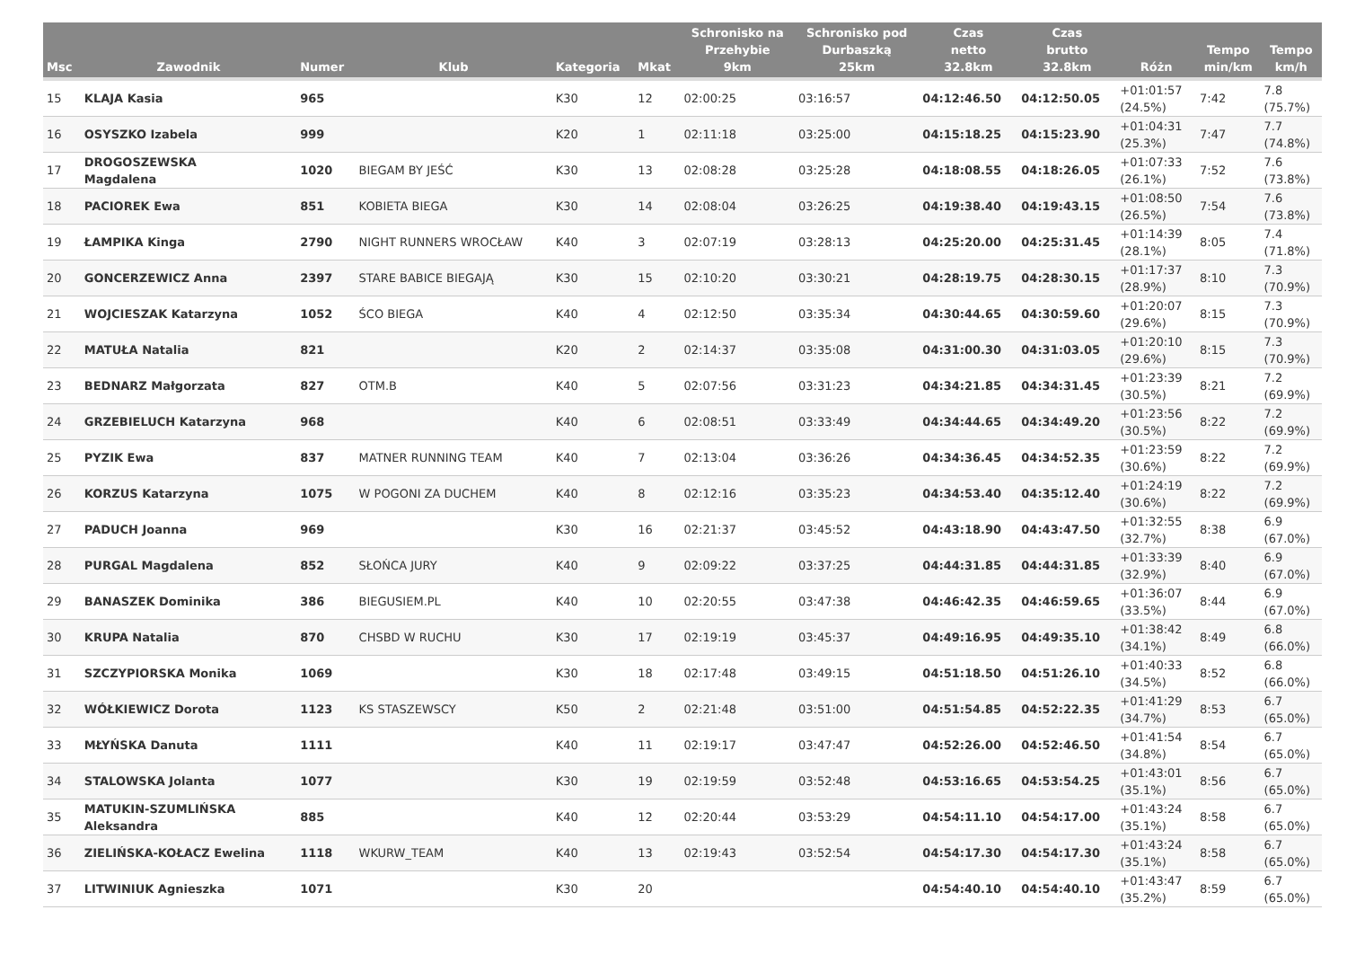| Msc | Zawodnik | Numer | Klub | Kategoria | Mkat | Schronisko na Przehybie 9km | Schronisko pod Durbaszką 25km | Czas netto 32.8km | Czas brutto 32.8km | Różn | Tempo min/km | Tempo km/h |
| --- | --- | --- | --- | --- | --- | --- | --- | --- | --- | --- | --- | --- |
| 15 | KLAJA Kasia | 965 | | K30 | 12 | 02:00:25 | 03:16:57 | 04:12:46.50 | 04:12:50.05 | +01:01:57 (24.5%) | 7:42 | 7.8 (75.7%) |
| 16 | OSYSZKO Izabela | 999 | | K20 | 1 | 02:11:18 | 03:25:00 | 04:15:18.25 | 04:15:23.90 | +01:04:31 (25.3%) | 7:47 | 7.7 (74.8%) |
| 17 | DROGOSZEWSKA Magdalena | 1020 | BIEGAM BY JEŚĆ | K30 | 13 | 02:08:28 | 03:25:28 | 04:18:08.55 | 04:18:26.05 | +01:07:33 (26.1%) | 7:52 | 7.6 (73.8%) |
| 18 | PACIOREK Ewa | 851 | KOBIETA BIEGA | K30 | 14 | 02:08:04 | 03:26:25 | 04:19:38.40 | 04:19:43.15 | +01:08:50 (26.5%) | 7:54 | 7.6 (73.8%) |
| 19 | ŁAMPIKA Kinga | 2790 | NIGHT RUNNERS WROCŁAW | K40 | 3 | 02:07:19 | 03:28:13 | 04:25:20.00 | 04:25:31.45 | +01:14:39 (28.1%) | 8:05 | 7.4 (71.8%) |
| 20 | GONCERZEWICZ Anna | 2397 | STARE BABICE BIEGAJĄ | K30 | 15 | 02:10:20 | 03:30:21 | 04:28:19.75 | 04:28:30.15 | +01:17:37 (28.9%) | 8:10 | 7.3 (70.9%) |
| 21 | WOJCIESZAK Katarzyna | 1052 | ŚCO BIEGA | K40 | 4 | 02:12:50 | 03:35:34 | 04:30:44.65 | 04:30:59.60 | +01:20:07 (29.6%) | 8:15 | 7.3 (70.9%) |
| 22 | MATUŁA Natalia | 821 | | K20 | 2 | 02:14:37 | 03:35:08 | 04:31:00.30 | 04:31:03.05 | +01:20:10 (29.6%) | 8:15 | 7.3 (70.9%) |
| 23 | BEDNARZ Małgorzata | 827 | OTM.B | K40 | 5 | 02:07:56 | 03:31:23 | 04:34:21.85 | 04:34:31.45 | +01:23:39 (30.5%) | 8:21 | 7.2 (69.9%) |
| 24 | GRZEBIELUCH Katarzyna | 968 | | K40 | 6 | 02:08:51 | 03:33:49 | 04:34:44.65 | 04:34:49.20 | +01:23:56 (30.5%) | 8:22 | 7.2 (69.9%) |
| 25 | PYZIK Ewa | 837 | MATNER RUNNING TEAM | K40 | 7 | 02:13:04 | 03:36:26 | 04:34:36.45 | 04:34:52.35 | +01:23:59 (30.6%) | 8:22 | 7.2 (69.9%) |
| 26 | KORZUS Katarzyna | 1075 | W POGONI ZA DUCHEM | K40 | 8 | 02:12:16 | 03:35:23 | 04:34:53.40 | 04:35:12.40 | +01:24:19 (30.6%) | 8:22 | 7.2 (69.9%) |
| 27 | PADUCH Joanna | 969 | | K30 | 16 | 02:21:37 | 03:45:52 | 04:43:18.90 | 04:43:47.50 | +01:32:55 (32.7%) | 8:38 | 6.9 (67.0%) |
| 28 | PURGAL Magdalena | 852 | SŁOŃCA JURY | K40 | 9 | 02:09:22 | 03:37:25 | 04:44:31.85 | 04:44:31.85 | +01:33:39 (32.9%) | 8:40 | 6.9 (67.0%) |
| 29 | BANASZEK Dominika | 386 | BIEGUSIEM.PL | K40 | 10 | 02:20:55 | 03:47:38 | 04:46:42.35 | 04:46:59.65 | +01:36:07 (33.5%) | 8:44 | 6.9 (67.0%) |
| 30 | KRUPA Natalia | 870 | CHSBD W RUCHU | K30 | 17 | 02:19:19 | 03:45:37 | 04:49:16.95 | 04:49:35.10 | +01:38:42 (34.1%) | 8:49 | 6.8 (66.0%) |
| 31 | SZCZYPIORSKA Monika | 1069 | | K30 | 18 | 02:17:48 | 03:49:15 | 04:51:18.50 | 04:51:26.10 | +01:40:33 (34.5%) | 8:52 | 6.8 (66.0%) |
| 32 | WÓŁKIEWICZ Dorota | 1123 | KS STASZEWSCY | K50 | 2 | 02:21:48 | 03:51:00 | 04:51:54.85 | 04:52:22.35 | +01:41:29 (34.7%) | 8:53 | 6.7 (65.0%) |
| 33 | MŁYŃSKA Danuta | 1111 | | K40 | 11 | 02:19:17 | 03:47:47 | 04:52:26.00 | 04:52:46.50 | +01:41:54 (34.8%) | 8:54 | 6.7 (65.0%) |
| 34 | STALOWSKA Jolanta | 1077 | | K30 | 19 | 02:19:59 | 03:52:48 | 04:53:16.65 | 04:53:54.25 | +01:43:01 (35.1%) | 8:56 | 6.7 (65.0%) |
| 35 | MATUKIN-SZUMLIŃSKA Aleksandra | 885 | | K40 | 12 | 02:20:44 | 03:53:29 | 04:54:11.10 | 04:54:17.00 | +01:43:24 (35.1%) | 8:58 | 6.7 (65.0%) |
| 36 | ZIELIŃSKA-KOŁACZ Ewelina | 1118 | WKURW_TEAM | K40 | 13 | 02:19:43 | 03:52:54 | 04:54:17.30 | 04:54:17.30 | +01:43:24 (35.1%) | 8:58 | 6.7 (65.0%) |
| 37 | LITWINIUK Agnieszka | 1071 | | K30 | 20 | | | 04:54:40.10 | 04:54:40.10 | +01:43:47 (35.2%) | 8:59 | 6.7 (65.0%) |